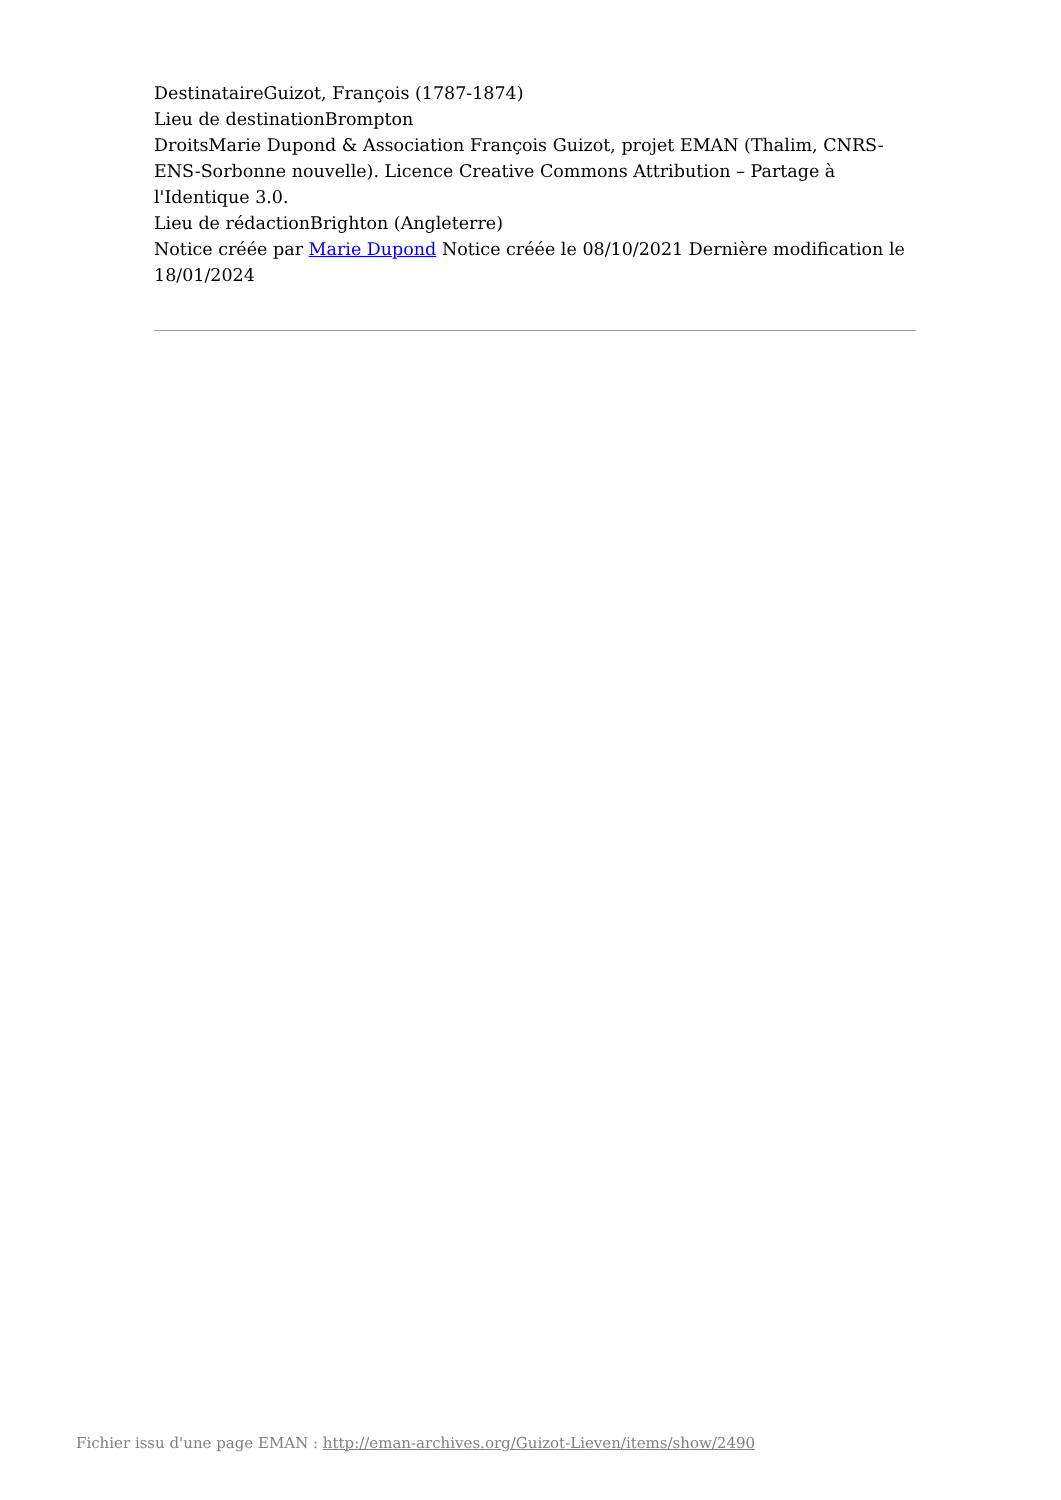DestinataireGuizot, François (1787-1874)
Lieu de destinationBrompton
DroitsMarie Dupond & Association François Guizot, projet EMAN (Thalim, CNRS-ENS-Sorbonne nouvelle). Licence Creative Commons Attribution – Partage à l'Identique 3.0.
Lieu de rédactionBrighton (Angleterre)
Notice créée par Marie Dupond Notice créée le 08/10/2021 Dernière modification le 18/01/2024
Fichier issu d'une page EMAN : http://eman-archives.org/Guizot-Lieven/items/show/2490